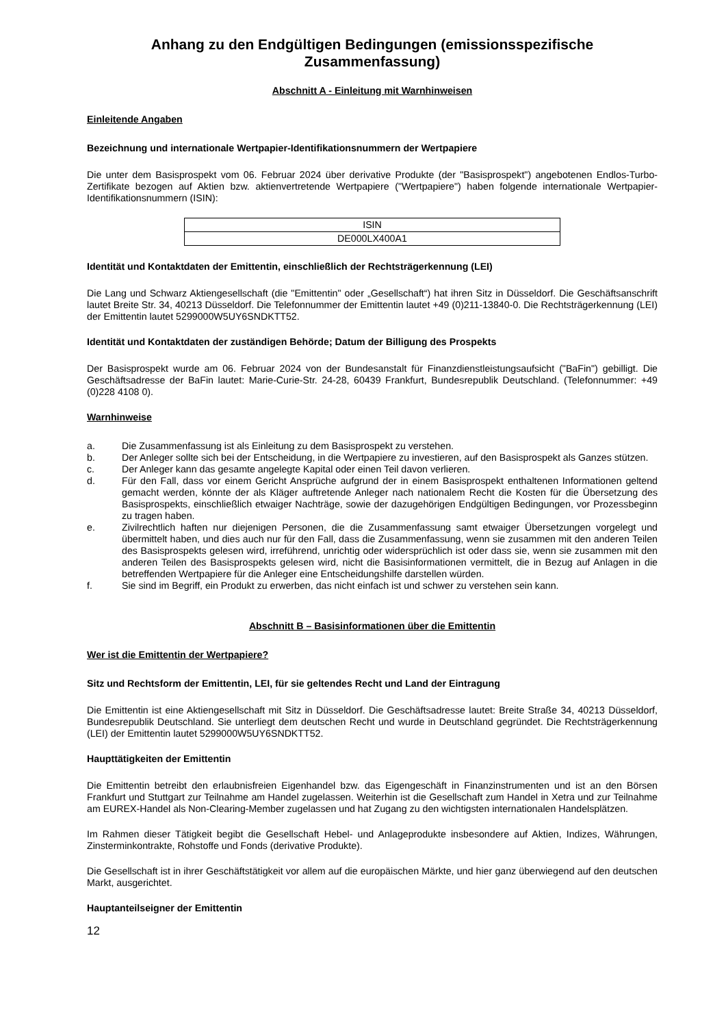Anhang zu den Endgültigen Bedingungen (emissionsspezifische Zusammenfassung)
Abschnitt A - Einleitung mit Warnhinweisen
Einleitende Angaben
Bezeichnung und internationale Wertpapier-Identifikationsnummern der Wertpapiere
Die unter dem Basisprospekt vom 06. Februar 2024 über derivative Produkte (der "Basisprospekt") angebotenen Endlos-Turbo-Zertifikate bezogen auf Aktien bzw. aktienvertretende Wertpapiere ("Wertpapiere") haben folgende internationale Wertpapier-Identifikationsnummern (ISIN):
| ISIN |
| --- |
| DE000LX400A1 |
Identität und Kontaktdaten der Emittentin, einschließlich der Rechtsträgerkennung (LEI)
Die Lang und Schwarz Aktiengesellschaft (die "Emittentin" oder „Gesellschaft“) hat ihren Sitz in Düsseldorf. Die Geschäftsanschrift lautet Breite Str. 34, 40213 Düsseldorf. Die Telefonnummer der Emittentin lautet +49 (0)211-13840-0. Die Rechtsträgerkennung (LEI) der Emittentin lautet 5299000W5UY6SNDKTT52.
Identität und Kontaktdaten der zuständigen Behörde; Datum der Billigung des Prospekts
Der Basisprospekt wurde am 06. Februar 2024 von der Bundesanstalt für Finanzdienstleistungsaufsicht ("BaFin") gebilligt. Die Geschäftsadresse der BaFin lautet: Marie-Curie-Str. 24-28, 60439 Frankfurt, Bundesrepublik Deutschland. (Telefonnummer: +49 (0)228 4108 0).
Warnhinweise
a. Die Zusammenfassung ist als Einleitung zu dem Basisprospekt zu verstehen.
b. Der Anleger sollte sich bei der Entscheidung, in die Wertpapiere zu investieren, auf den Basisprospekt als Ganzes stützen.
c. Der Anleger kann das gesamte angelegte Kapital oder einen Teil davon verlieren.
d. Für den Fall, dass vor einem Gericht Ansprüche aufgrund der in einem Basisprospekt enthaltenen Informationen geltend gemacht werden, könnte der als Kläger auftretende Anleger nach nationalem Recht die Kosten für die Übersetzung des Basisprospekts, einschließlich etwaiger Nachträge, sowie der dazugehörigen Endgültigen Bedingungen, vor Prozessbeginn zu tragen haben.
e. Zivilrechtlich haften nur diejenigen Personen, die die Zusammenfassung samt etwaiger Übersetzungen vorgelegt und übermittelt haben, und dies auch nur für den Fall, dass die Zusammenfassung, wenn sie zusammen mit den anderen Teilen des Basisprospekts gelesen wird, irreführend, unrichtig oder widersprüchlich ist oder dass sie, wenn sie zusammen mit den anderen Teilen des Basisprospekts gelesen wird, nicht die Basisinformationen vermittelt, die in Bezug auf Anlagen in die betreffenden Wertpapiere für die Anleger eine Entscheidungshilfe darstellen würden.
f. Sie sind im Begriff, ein Produkt zu erwerben, das nicht einfach ist und schwer zu verstehen sein kann.
Abschnitt B – Basisinformationen über die Emittentin
Wer ist die Emittentin der Wertpapiere?
Sitz und Rechtsform der Emittentin, LEI, für sie geltendes Recht und Land der Eintragung
Die Emittentin ist eine Aktiengesellschaft mit Sitz in Düsseldorf. Die Geschäftsadresse lautet: Breite Straße 34, 40213 Düsseldorf, Bundesrepublik Deutschland. Sie unterliegt dem deutschen Recht und wurde in Deutschland gegründet. Die Rechtsträgerkennung (LEI) der Emittentin lautet 5299000W5UY6SNDKTT52.
Haupttätigkeiten der Emittentin
Die Emittentin betreibt den erlaubnisfreien Eigenhandel bzw. das Eigengeschäft in Finanzinstrumenten und ist an den Börsen Frankfurt und Stuttgart zur Teilnahme am Handel zugelassen. Weiterhin ist die Gesellschaft zum Handel in Xetra und zur Teilnahme am EUREX-Handel als Non-Clearing-Member zugelassen und hat Zugang zu den wichtigsten internationalen Handelsplätzen.
Im Rahmen dieser Tätigkeit begibt die Gesellschaft Hebel- und Anlageprodukte insbesondere auf Aktien, Indizes, Währungen, Zinsterminkontrakte, Rohstoffe und Fonds (derivative Produkte).
Die Gesellschaft ist in ihrer Geschäftstätigkeit vor allem auf die europäischen Märkte, und hier ganz überwiegend auf den deutschen Markt, ausgerichtet.
Hauptanteilseigner der Emittentin
12